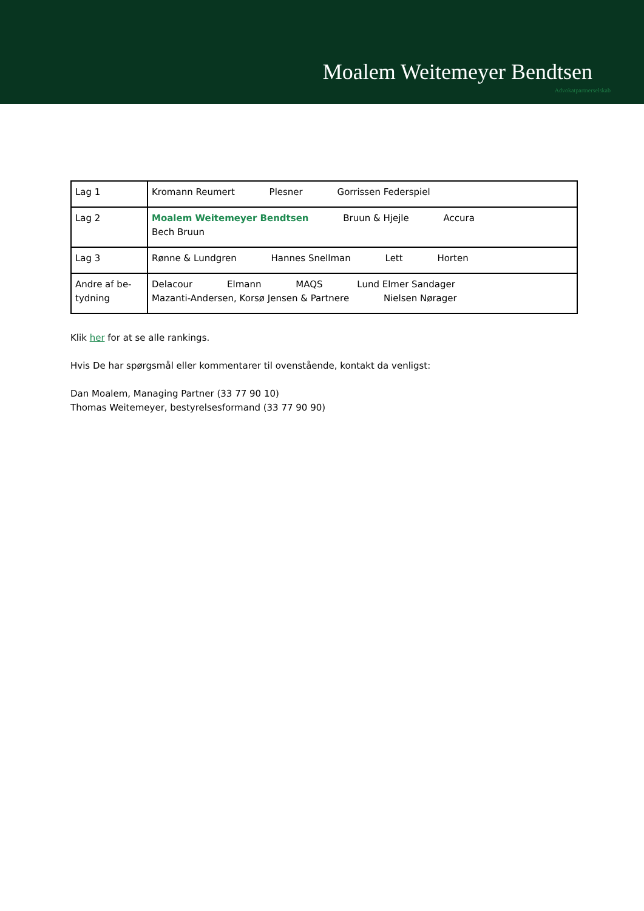Moalem Weitemeyer Bendtsen
Advokatpartnerselskab
| Lag 1 | Kromann Reumert Plesner Gorrissen Federspiel |
| Lag 2 | Moalem Weitemeyer Bendtsen Bruun & Hjejle Accura Bech Bruun |
| Lag 3 | Rønne & Lundgren Hannes Snellman Lett Horten |
| Andre af be- tydning | Delacour Elmann MAQS Lund Elmer Sandager Mazanti-Andersen, Korsø Jensen & Partnere Nielsen Nørager |
Klik her for at se alle rankings.
Hvis De har spørgsmål eller kommentarer til ovenstående, kontakt da venligst:
Dan Moalem, Managing Partner (33 77 90 10)
Thomas Weitemeyer, bestyrelsesformand (33 77 90 90)